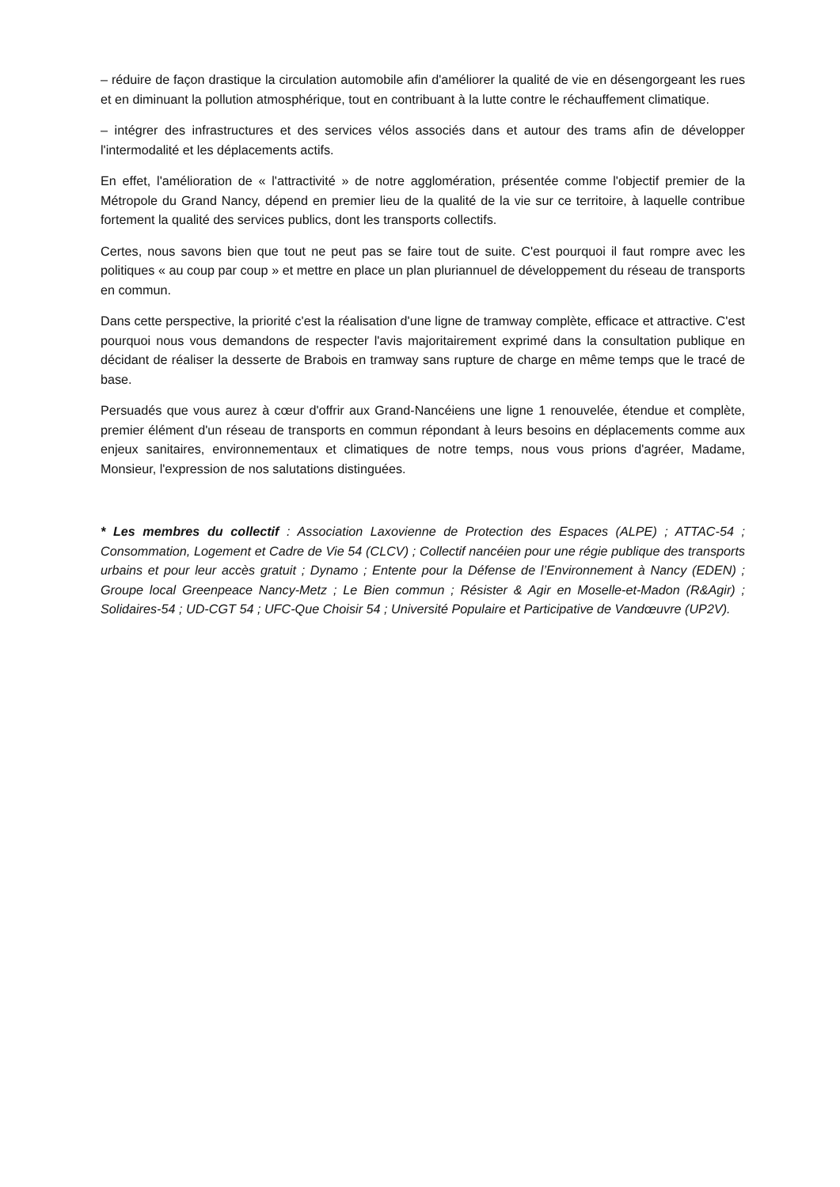– réduire de façon drastique la circulation automobile afin d'améliorer la qualité de vie en désengorgeant les rues et en diminuant la pollution atmosphérique, tout en contribuant à la lutte contre le réchauffement climatique.
– intégrer des infrastructures et des services vélos associés dans et autour des trams afin de développer l'intermodalité et les déplacements actifs.
En effet, l'amélioration de « l'attractivité » de notre agglomération, présentée comme l'objectif premier de la Métropole du Grand Nancy, dépend en premier lieu de la qualité de la vie sur ce territoire, à laquelle contribue fortement la qualité des services publics, dont les transports collectifs.
Certes, nous savons bien que tout ne peut pas se faire tout de suite. C'est pourquoi il faut rompre avec les politiques « au coup par coup » et mettre en place un plan pluriannuel de développement du réseau de transports en commun.
Dans cette perspective, la priorité c'est la réalisation d'une ligne de tramway complète, efficace et attractive. C'est pourquoi nous vous demandons de respecter l'avis majoritairement exprimé dans la consultation publique en décidant de réaliser la desserte de Brabois en tramway sans rupture de charge en même temps que le tracé de base.
Persuadés que vous aurez à cœur d'offrir aux Grand-Nancéiens une ligne 1 renouvelée, étendue et complète, premier élément d'un réseau de transports en commun répondant à leurs besoins en déplacements comme aux enjeux sanitaires, environnementaux et climatiques de notre temps, nous vous prions d'agréer, Madame, Monsieur, l'expression de nos salutations distinguées.
* Les membres du collectif : Association Laxovienne de Protection des Espaces (ALPE) ; ATTAC-54 ; Consommation, Logement et Cadre de Vie 54 (CLCV) ; Collectif nancéien pour une régie publique des transports urbains et pour leur accès gratuit ; Dynamo ; Entente pour la Défense de l’Environnement à Nancy (EDEN) ; Groupe local Greenpeace Nancy-Metz ; Le Bien commun ; Résister & Agir en Moselle-et-Madon (R&Agir) ; Solidaires-54 ; UD-CGT 54 ; UFC-Que Choisir 54 ; Université Populaire et Participative de Vandœuvre (UP2V).